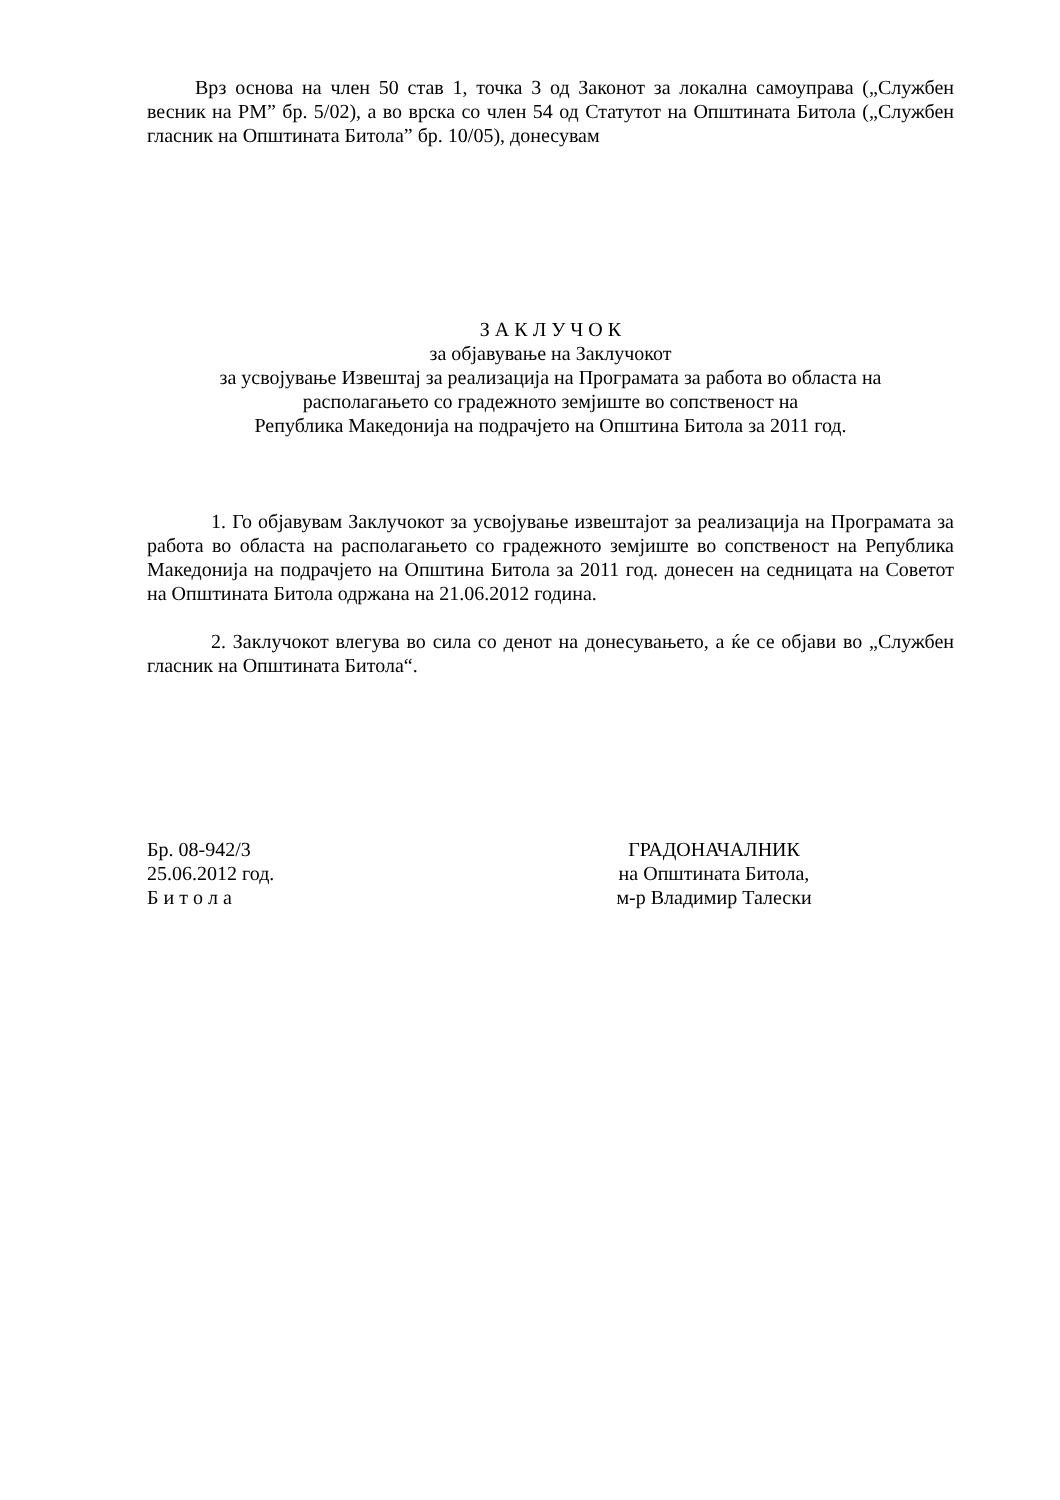Врз основа на член 50 став 1, точка 3 од Законот за локална самоуправа („Службен весник на РМ” бр. 5/02), а во врска со член 54 од Статутот на Општината Битола („Службен гласник на Општината Битола” бр. 10/05), донесувам
З А К Л У Ч О К
за објавување на Заклучокот
за усвојување Извештај за реализација на Програмата за работа во областа на
располагањето со градежното земјиште во сопственост на
Република Македонија на подрачјето на Општина Битола за 2011 год.
1. Го објавувам Заклучокот за усвојување извештајот за реализација на Програмата за работа во областа на располагањето со градежното земјиште во сопственост на Република Македонија на подрачјето на Општина Битола за 2011 год. донесен на седницата на Советот на Општината Битола одржана на 21.06.2012 година.
2. Заклучокот влегува во сила со денот на донесувањето, а ќе се објави во „Службен гласник на Општината Битола“.
Бр. 08-942/3
25.06.2012 год.
Б и т о л а
ГРАДОНАЧАЛНИК
на Општината Битола,
м-р Владимир Талески